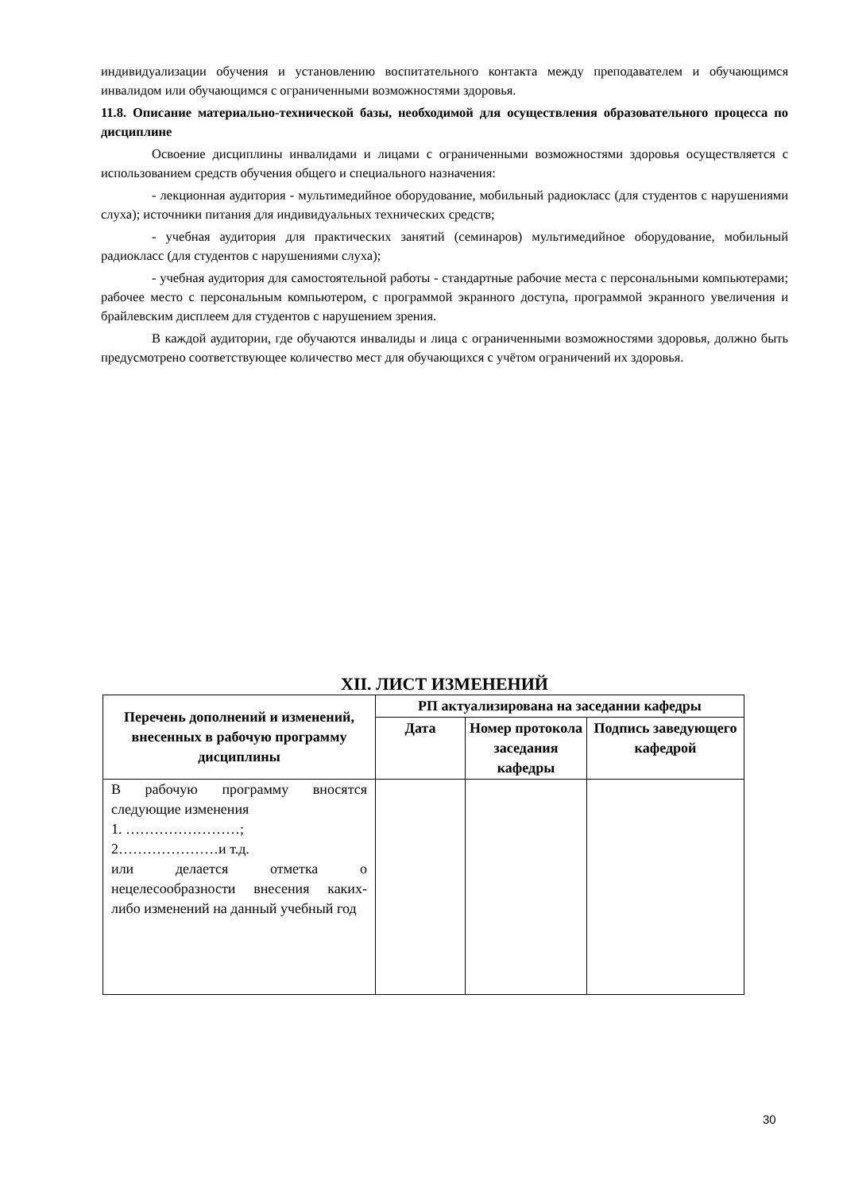индивидуализации обучения и установлению воспитательного контакта между преподавателем и обучающимся инвалидом или обучающимся с ограниченными возможностями здоровья.
11.8. Описание материально-технической базы, необходимой для осуществления образовательного процесса по дисциплине
Освоение дисциплины инвалидами и лицами с ограниченными возможностями здоровья осуществляется с использованием средств обучения общего и специального назначения:
- лекционная аудитория - мультимедийное оборудование, мобильный радиокласс (для студентов с нарушениями слуха); источники питания для индивидуальных технических средств;
- учебная аудитория для практических занятий (семинаров) мультимедийное оборудование, мобильный радиокласс (для студентов с нарушениями слуха);
- учебная аудитория для самостоятельной работы - стандартные рабочие места с персональными компьютерами; рабочее место с персональным компьютером, с программой экранного доступа, программой экранного увеличения и брайлевским дисплеем для студентов с нарушением зрения.
В каждой аудитории, где обучаются инвалиды и лица с ограниченными возможностями здоровья, должно быть предусмотрено соответствующее количество мест для обучающихся с учётом ограничений их здоровья.
XII. ЛИСТ ИЗМЕНЕНИЙ
| Перечень дополнений и изменений, внесенных в рабочую программу дисциплины | РП актуализирована на заседании кафедры | | |
| --- | --- | --- | --- |
| | Дата | Номер протокола заседания кафедры | Подпись заведующего кафедрой |
| В рабочую программу вносятся следующие изменения 1. ……………………; 2…………………и т.д. или делается отметка о нецелесообразности внесения каких-либо изменений на данный учебный год | | | |
30